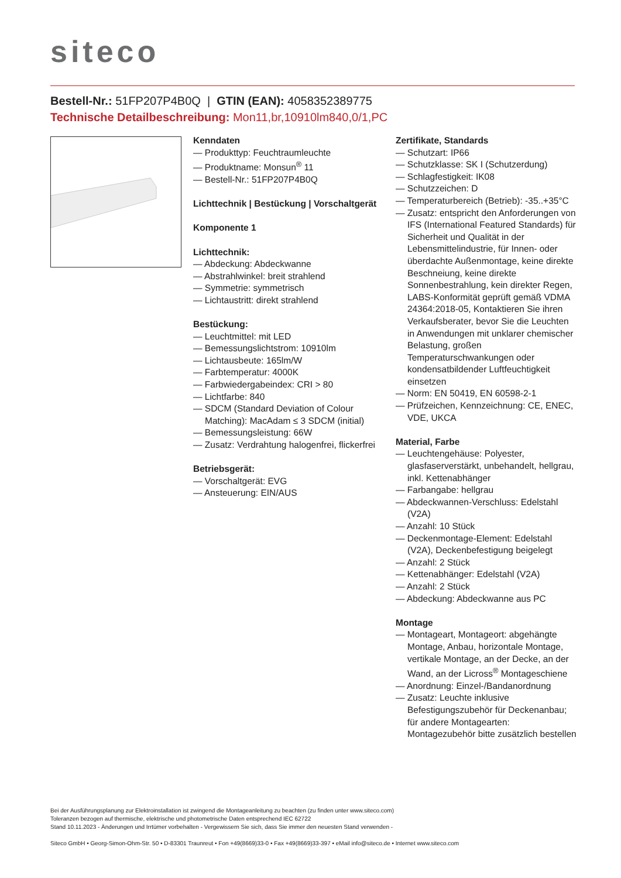siteco
Bestell-Nr.: 51FP207P4B0Q | GTIN (EAN): 4058352389775
Technische Detailbeschreibung: Mon11,br,10910lm840,0/1,PC
Kenndaten
— Produkttyp: Feuchtraumleuchte
— Produktname: Monsun<sup>®</sup> 11
— Bestell-Nr.: 51FP207P4B0Q
Lichttechnik | Bestückung | Vorschaltgerät
Komponente 1
Lichttechnik:
— Abdeckung: Abdeckwanne
— Abstrahlwinkel: breit strahlend
— Symmetrie: symmetrisch
— Lichtaustritt: direkt strahlend
Bestückung:
— Leuchtmittel: mit LED
— Bemessungslichtstrom: 10910lm
— Lichtausbeute: 165lm/W
— Farbtemperatur: 4000K
— Farbwiedergabeindex: CRI > 80
— Lichtfarbe: 840
— SDCM (Standard Deviation of Colour Matching): MacAdam ≤ 3 SDCM (initial)
— Bemessungsleistung: 66W
— Zusatz: Verdrahtung halogenfrei, flickerfrei
Betriebsgerät:
— Vorschaltgerät: EVG
— Ansteuerung: EIN/AUS
Zertifikate, Standards
— Schutzart: IP66
— Schutzklasse: SK I (Schutzerdung)
— Schlagfestigkeit: IK08
— Schutzzeichen: D
— Temperaturbereich (Betrieb): -35..+35°C
— Zusatz: entspricht den Anforderungen von IFS (International Featured Standards) für Sicherheit und Qualität in der Lebensmittelindustrie, für Innen- oder überdachte Außenmontage, keine direkte Beschneiung, keine direkte Sonnenbestrahlung, kein direkter Regen, LABS-Konformität geprüft gemäß VDMA 24364:2018-05, Kontaktieren Sie ihren Verkaufsberater, bevor Sie die Leuchten in Anwendungen mit unklarer chemischer Belastung, großen Temperaturschwankungen oder kondensatbildender Luftfeuchtigkeit einsetzen
— Norm: EN 50419, EN 60598-2-1
— Prüfzeichen, Kennzeichnung: CE, ENEC, VDE, UKCA
Material, Farbe
— Leuchtengehäuse: Polyester, glasfaserverstärkt, unbehandelt, hellgrau, inkl. Kettenabhänger
— Farbangabe: hellgrau
— Abdeckwannen-Verschluss: Edelstahl (V2A)
— Anzahl: 10 Stück
— Deckenmontage-Element: Edelstahl (V2A), Deckenbefestigung beigelegt
— Anzahl: 2 Stück
— Kettenabhänger: Edelstahl (V2A)
— Anzahl: 2 Stück
— Abdeckung: Abdeckwanne aus PC
Montage
— Montageart, Montageort: abgehängte Montage, Anbau, horizontale Montage, vertikale Montage, an der Decke, an der Wand, an der Licross<sup>®</sup> Montageschiene
— Anordnung: Einzel-/Bandanordnung
— Zusatz: Leuchte inklusive Befestigungszubehör für Deckenanbau; für andere Montagearten: Montagezubehör bitte zusätzlich bestellen
Bei der Ausführungsplanung zur Elektroinstallation ist zwingend die Montageanleitung zu beachten (zu finden unter www.siteco.com)
Toleranzen bezogen auf thermische, elektrische und photometrische Daten entsprechend IEC 62722
Stand 10.11.2023 - Änderungen und Irrtümer vorbehalten - Vergewissern Sie sich, dass Sie immer den neuesten Stand verwenden -
Siteco GmbH • Georg-Simon-Ohm-Str. 50 • D-83301 Traunreut • Fon +49(8669)33-0 • Fax +49(8669)33-397 • eMail info@siteco.de • Internet www.siteco.com